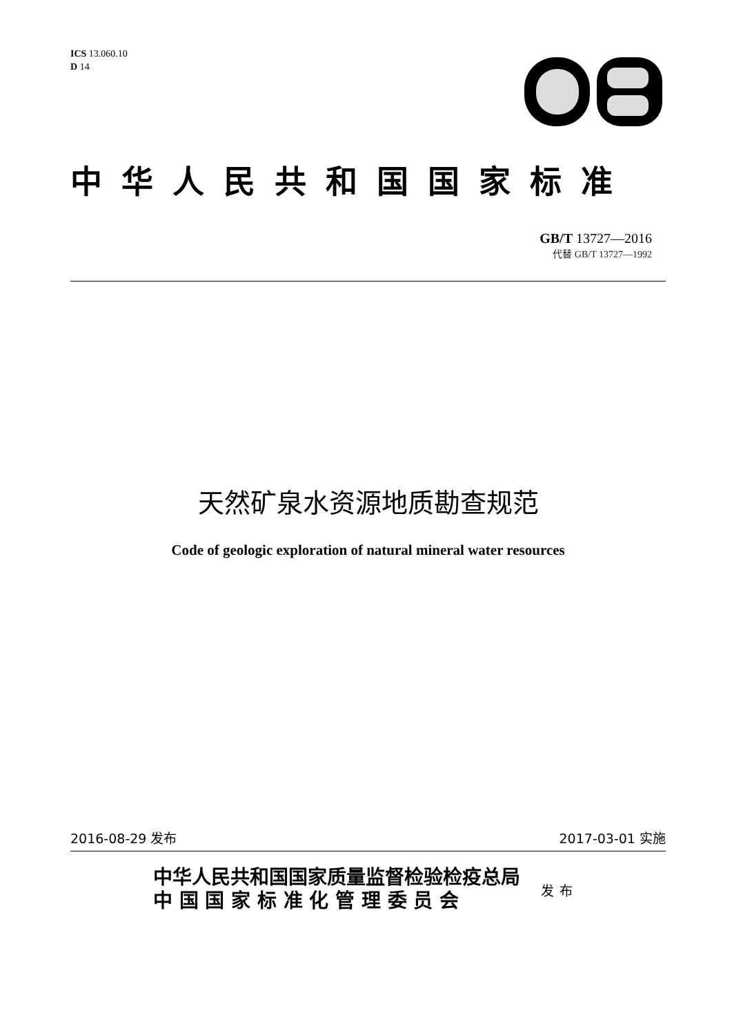ICS 13.060.10
D 14
中华人民共和国国家标准
GB/T 13727—2016
代替 GB/T 13727—1992
天然矿泉水资源地质勘查规范
Code of geologic exploration of natural mineral water resources
2016-08-29 发布 2017-03-01 实施
中华人民共和国国家质量监督检验检疫总局
中 国 国 家 标 准 化 管 理 委 员 会
发布